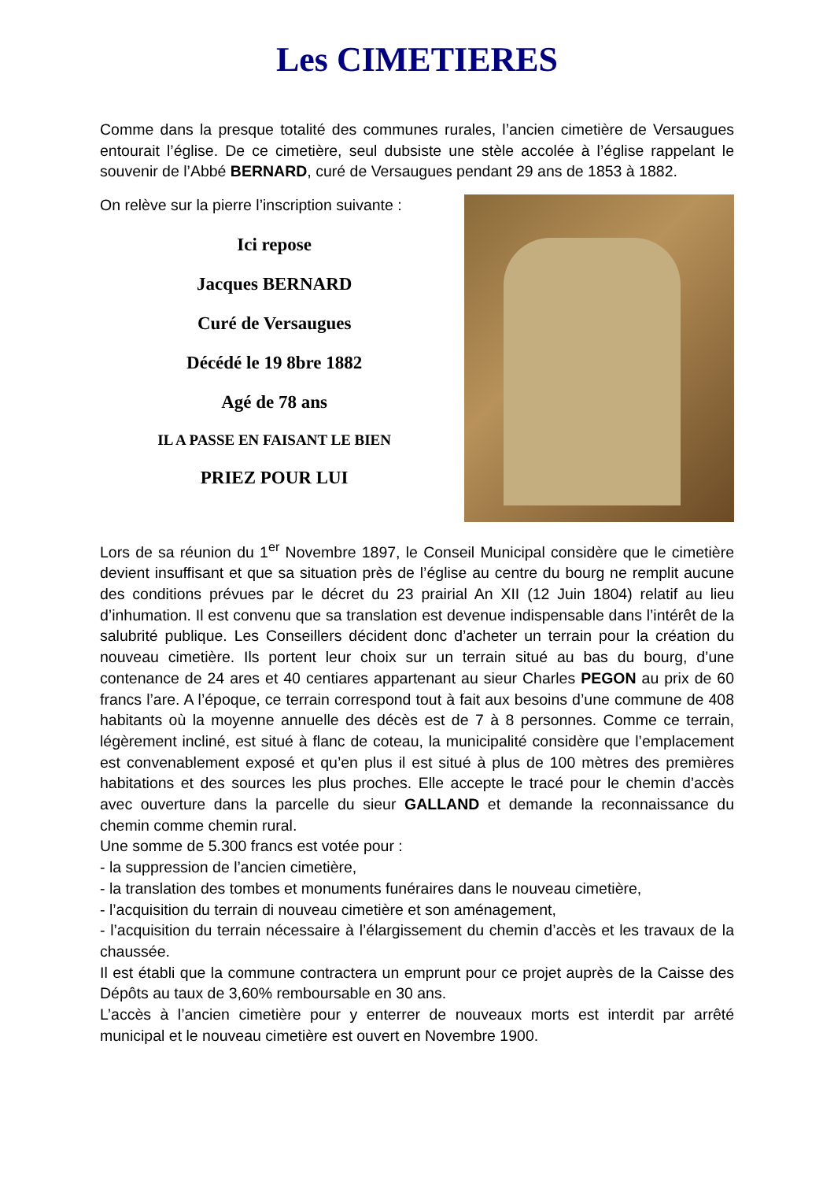Les CIMETIERES
Comme dans la presque totalité des communes rurales, l’ancien cimetière de Versaugues entourait l’église. De ce cimetière, seul dubsiste une stèle accolée à l’église rappelant le souvenir de l’Abbé BERNARD, curé de Versaugues pendant 29 ans de 1853 à 1882.
On relève sur la pierre l’inscription suivante :
Ici repose
Jacques BERNARD
Curé de Versaugues
Décédé le 19 8bre 1882
Agé de 78 ans
IL A PASSE EN FAISANT LE BIEN
PRIEZ POUR LUI
Lors de sa réunion du 1<sup>er</sup> Novembre 1897, le Conseil Municipal considère que le cimetière devient insuffisant et que sa situation près de l’église au centre du bourg ne remplit aucune des conditions prévues par le décret du 23 prairial An XII (12 Juin 1804) relatif au lieu d’inhumation. Il est convenu que sa translation est devenue indispensable dans l’intérêt de la salubrité publique. Les Conseillers décident donc d’acheter un terrain pour la création du nouveau cimetière. Ils portent leur choix sur un terrain situé au bas du bourg, d’une contenance de 24 ares et 40 centiares appartenant au sieur Charles PEGON au prix de 60 francs l’are. A l’époque, ce terrain correspond tout à fait aux besoins d’une commune de 408 habitants où la moyenne annuelle des décès est de 7 à 8 personnes. Comme ce terrain, légèrement incliné, est situé à flanc de coteau, la municipalité considère que l’emplacement est convenablement exposé et qu’en plus il est situé à plus de 100 mètres des premières habitations et des sources les plus proches. Elle accepte le tracé pour le chemin d’accès avec ouverture dans la parcelle du sieur GALLAND et demande la reconnaissance du chemin comme chemin rural.
Une somme de 5.300 francs est votée pour :
- la suppression de l’ancien cimetière,
- la translation des tombes et monuments funéraires dans le nouveau cimetière,
- l’acquisition du terrain di nouveau cimetière et son aménagement,
- l’acquisition du terrain nécessaire à l’élargissement du chemin d’accès et les travaux de la chaussée.
Il est établi que la commune contractera un emprunt pour ce projet auprès de la Caisse des Dépôts au taux de 3,60% remboursable en 30 ans.
L’accès à l’ancien cimetière pour y enterrer de nouveaux morts est interdit par arrêté municipal et le nouveau cimetière est ouvert en Novembre 1900.